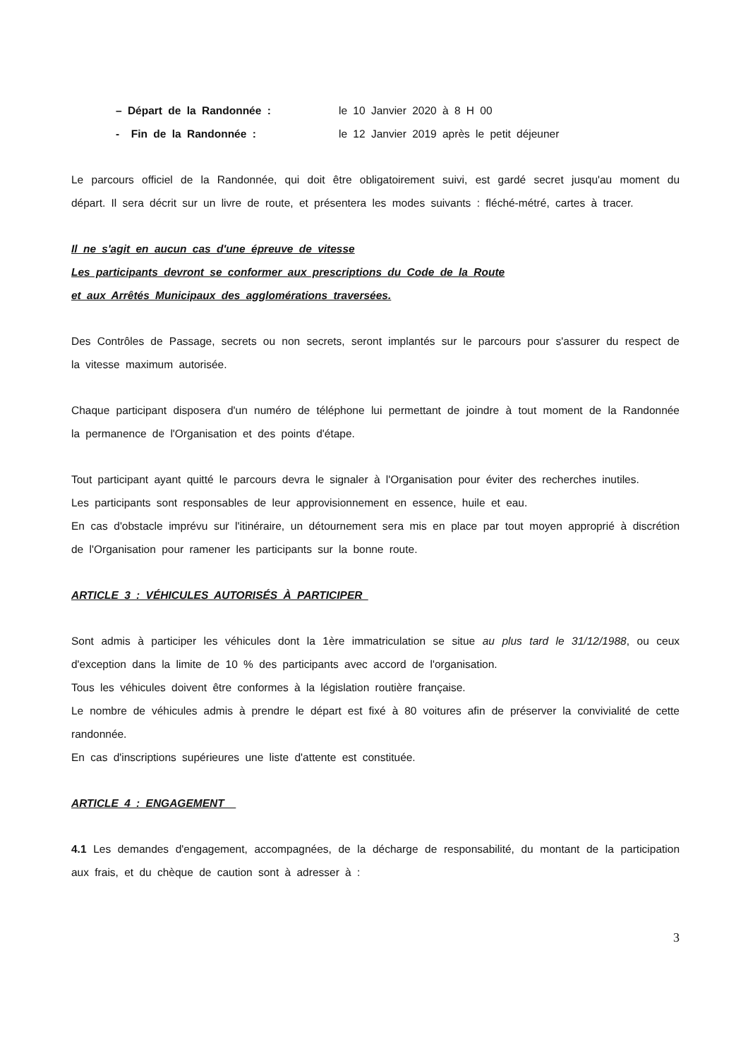– Départ de la Randonnée : le 10 Janvier 2020 à 8 H 00
- Fin de la Randonnée : le 12 Janvier 2019 après le petit déjeuner
Le parcours officiel de la Randonnée, qui doit être obligatoirement suivi, est gardé secret jusqu'au moment du départ. Il sera décrit sur un livre de route, et présentera les modes suivants : fléché-métré, cartes à tracer.
Il ne s'agit en aucun cas d'une épreuve de vitesse
Les participants devront se conformer aux prescriptions du Code de la Route
et aux Arrêtés Municipaux des agglomérations traversées.
Des Contrôles de Passage, secrets ou non secrets, seront implantés sur le parcours pour s'assurer du respect de la vitesse maximum autorisée.
Chaque participant disposera d'un numéro de téléphone lui permettant de joindre à tout moment de la Randonnée la permanence de l'Organisation et des points d'étape.
Tout participant ayant quitté le parcours devra le signaler à l'Organisation pour éviter des recherches inutiles.
Les participants sont responsables de leur approvisionnement en essence, huile et eau.
En cas d'obstacle imprévu sur l'itinéraire, un détournement sera mis en place par tout moyen approprié à discrétion de l'Organisation pour ramener les participants sur la bonne route.
ARTICLE 3 : VÉHICULES AUTORISÉS À PARTICIPER
Sont admis à participer les véhicules dont la 1ère immatriculation se situe au plus tard le 31/12/1988, ou ceux d'exception dans la limite de 10 % des participants avec accord de l'organisation.
Tous les véhicules doivent être conformes à la législation routière française.
Le nombre de véhicules admis à prendre le départ est fixé à 80 voitures afin de préserver la convivialité de cette randonnée.
En cas d'inscriptions supérieures une liste d'attente est constituée.
ARTICLE 4 : ENGAGEMENT
4.1 Les demandes d'engagement, accompagnées, de la décharge de responsabilité, du montant de la participation aux frais, et du chèque de caution sont à adresser à :
3